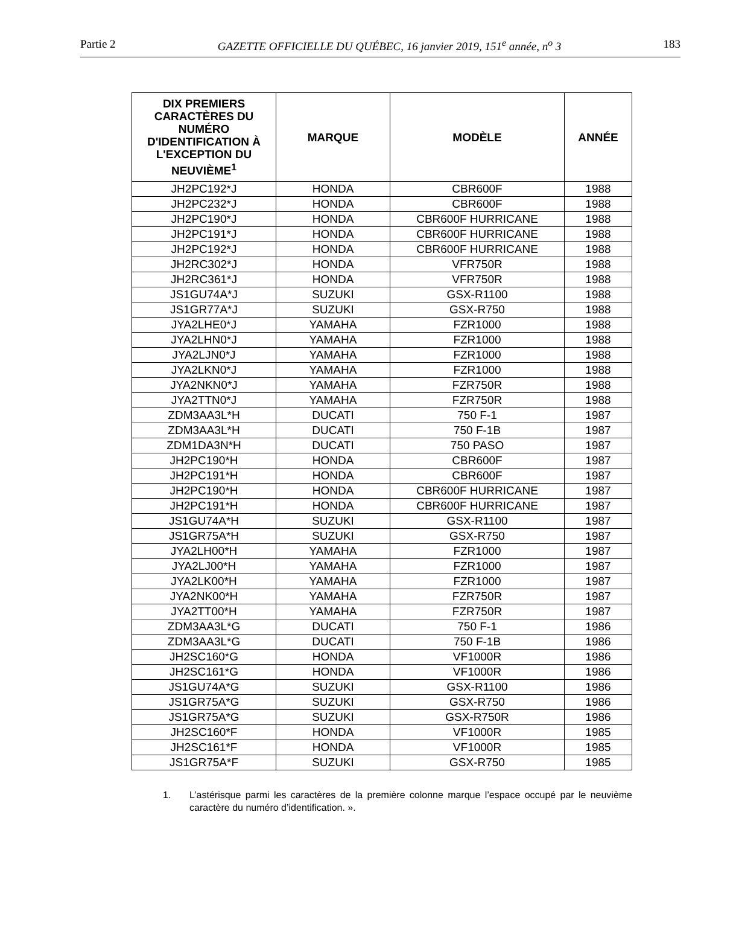Partie 2 GAZETTE OFFICIELLE DU QUÉBEC, 16 janvier 2019, 151<sup>e</sup> année, n<sup>o</sup> 3 183
| DIX PREMIERS CARACTÈRES DU NUMÉRO D'IDENTIFICATION À L'EXCEPTION DU NEUVIÈME<sup>1</sup> | MARQUE | MODÈLE | ANNÉE |
| --- | --- | --- | --- |
| JH2PC192*J | HONDA | CBR600F | 1988 |
| JH2PC232*J | HONDA | CBR600F | 1988 |
| JH2PC190*J | HONDA | CBR600F HURRICANE | 1988 |
| JH2PC191*J | HONDA | CBR600F HURRICANE | 1988 |
| JH2PC192*J | HONDA | CBR600F HURRICANE | 1988 |
| JH2RC302*J | HONDA | VFR750R | 1988 |
| JH2RC361*J | HONDA | VFR750R | 1988 |
| JS1GU74A*J | SUZUKI | GSX-R1100 | 1988 |
| JS1GR77A*J | SUZUKI | GSX-R750 | 1988 |
| JYA2LHE0*J | YAMAHA | FZR1000 | 1988 |
| JYA2LHN0*J | YAMAHA | FZR1000 | 1988 |
| JYA2LJN0*J | YAMAHA | FZR1000 | 1988 |
| JYA2LKN0*J | YAMAHA | FZR1000 | 1988 |
| JYA2NKN0*J | YAMAHA | FZR750R | 1988 |
| JYA2TTN0*J | YAMAHA | FZR750R | 1988 |
| ZDM3AA3L*H | DUCATI | 750 F-1 | 1987 |
| ZDM3AA3L*H | DUCATI | 750 F-1B | 1987 |
| ZDM1DA3N*H | DUCATI | 750 PASO | 1987 |
| JH2PC190*H | HONDA | CBR600F | 1987 |
| JH2PC191*H | HONDA | CBR600F | 1987 |
| JH2PC190*H | HONDA | CBR600F HURRICANE | 1987 |
| JH2PC191*H | HONDA | CBR600F HURRICANE | 1987 |
| JS1GU74A*H | SUZUKI | GSX-R1100 | 1987 |
| JS1GR75A*H | SUZUKI | GSX-R750 | 1987 |
| JYA2LH00*H | YAMAHA | FZR1000 | 1987 |
| JYA2LJ00*H | YAMAHA | FZR1000 | 1987 |
| JYA2LK00*H | YAMAHA | FZR1000 | 1987 |
| JYA2NK00*H | YAMAHA | FZR750R | 1987 |
| JYA2TT00*H | YAMAHA | FZR750R | 1987 |
| ZDM3AA3L*G | DUCATI | 750 F-1 | 1986 |
| ZDM3AA3L*G | DUCATI | 750 F-1B | 1986 |
| JH2SC160*G | HONDA | VF1000R | 1986 |
| JH2SC161*G | HONDA | VF1000R | 1986 |
| JS1GU74A*G | SUZUKI | GSX-R1100 | 1986 |
| JS1GR75A*G | SUZUKI | GSX-R750 | 1986 |
| JS1GR75A*G | SUZUKI | GSX-R750R | 1986 |
| JH2SC160*F | HONDA | VF1000R | 1985 |
| JH2SC161*F | HONDA | VF1000R | 1985 |
| JS1GR75A*F | SUZUKI | GSX-R750 | 1985 |
1. L’astérisque parmi les caractères de la première colonne marque l’espace occupé par le neuvième caractère du numéro d’identification. ».